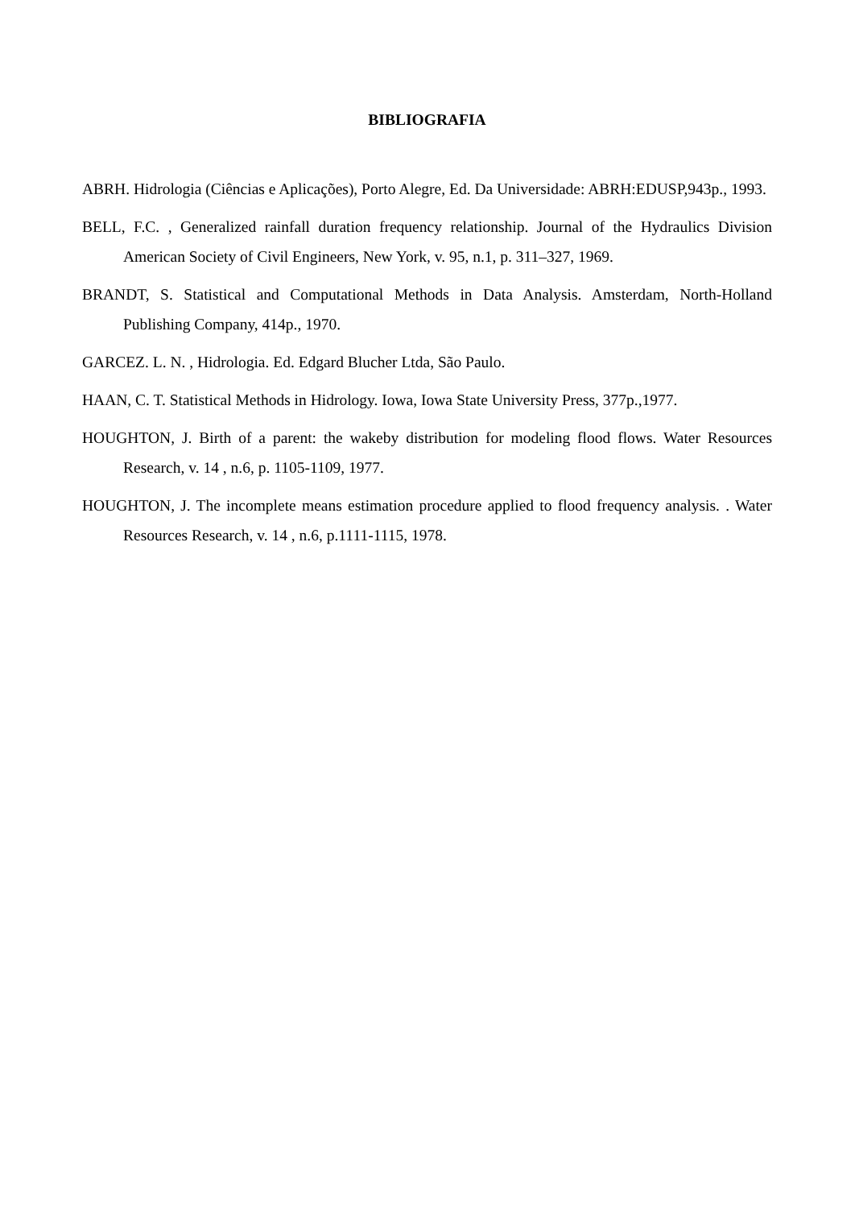BIBLIOGRAFIA
ABRH. Hidrologia (Ciências e Aplicações), Porto Alegre, Ed. Da Universidade: ABRH:EDUSP,943p., 1993.
BELL, F.C. , Generalized rainfall duration frequency relationship. Journal of the Hydraulics Division American Society of Civil Engineers, New York, v. 95, n.1, p. 311–327, 1969.
BRANDT, S. Statistical and Computational Methods in Data Analysis. Amsterdam, North-Holland Publishing Company, 414p., 1970.
GARCEZ. L. N. , Hidrologia. Ed. Edgard Blucher Ltda, São Paulo.
HAAN, C. T. Statistical Methods in Hidrology. Iowa, Iowa State University Press, 377p.,1977.
HOUGHTON, J. Birth of a parent: the wakeby distribution for modeling flood flows. Water Resources Research, v. 14 , n.6, p. 1105-1109, 1977.
HOUGHTON, J. The incomplete means estimation procedure applied to flood frequency analysis. . Water Resources Research, v. 14 , n.6, p.1111-1115, 1978.